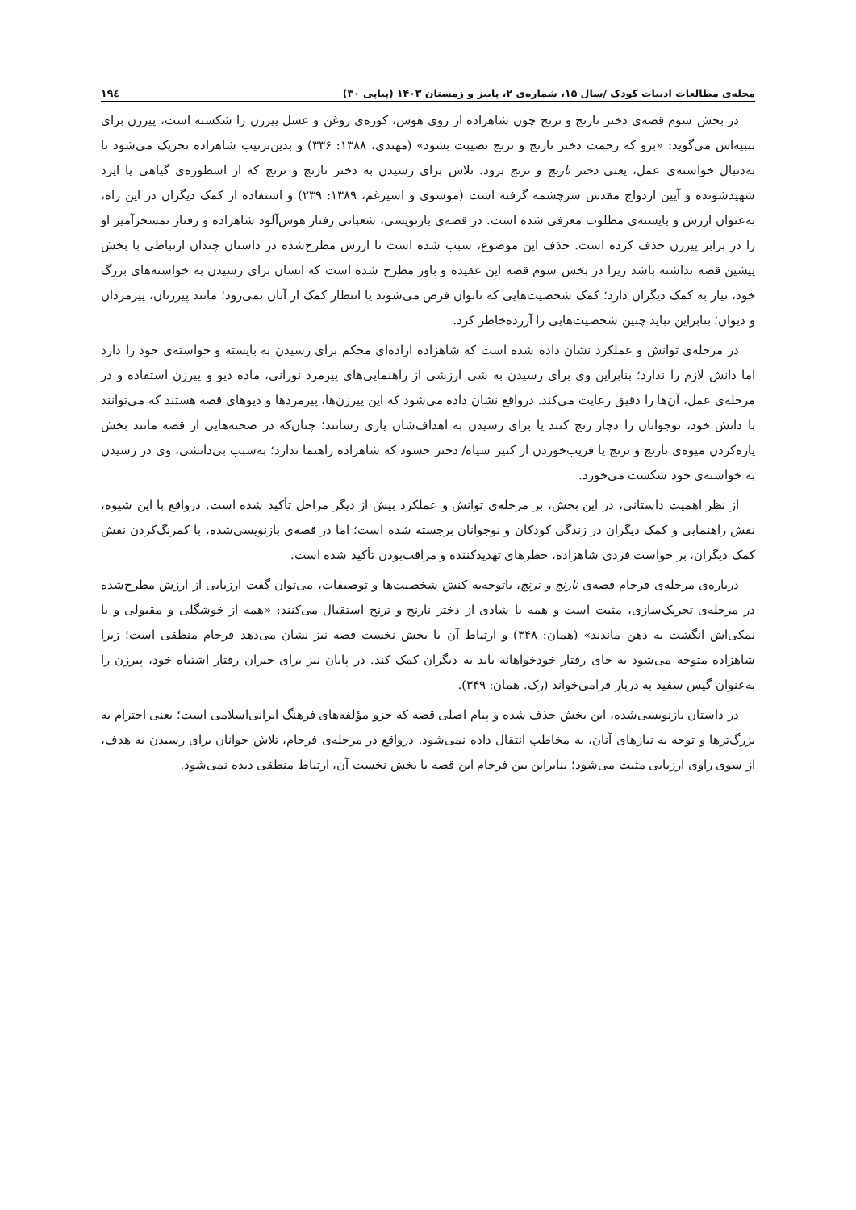مجله‌ی مطالعات ادبیات کودک /سال ۱۵، شماره‌ی ۲، پاییز و زمستان ۱۴۰۳ (پیاپی ۳۰) ۱۹٤
در بخش سوم قصه‌ی دختر نارنج و ترنج چون شاهزاده از روی هوس، کوزه‌ی روغن و عسل پیرزن را شکسته است، پیرزن برای تنبیه‌اش می‌گوید: «برو که زحمت دختر نارنج و ترنج نصیبت بشود» (مهتدی، ۱۳۸۸: ۳۳۶) و بدین‌ترتیب شاهزاده تحریک می‌شود تا به‌دنبال خواسته‌ی عمل، یعنی دختر نارنج و ترنج برود. تلاش برای رسیدن به دختر نارنج و ترنج که از اسطوره‌ی گیاهی یا ایزد شهیدشونده و آیین ازدواج مقدس سرچشمه گرفته است (موسوی و اسپرغم، ۱۳۸۹: ۲۳۹) و استفاده از کمک دیگران در این راه، به‌عنوان ارزش و بایسته‌ی مطلوب معرفی شده است. در قصه‌ی بازنویسی، شعبانی رفتار هوس‌آلود شاهزاده و رفتار تمسخرآمیز او را در برابر پیرزن حذف کرده است. حذف این موضوع، سبب شده است تا ارزش مطرح‌شده در داستان چندان ارتباطی با بخش پیشین قصه نداشته باشد زیرا در بخش سوم قصه این عقیده و باور مطرح شده است که انسان برای رسیدن به خواسته‌های بزرگ خود، نیاز به کمک دیگران دارد؛ کمک شخصیت‌هایی که ناتوان فرض می‌شوند یا انتظار کمک از آنان نمی‌رود؛ مانند پیرزنان، پیرمردان و دیوان؛ بنابراین نباید چنین شخصیت‌هایی را آزرده‌خاطر کرد.
در مرحله‌ی توانش و عملکرد نشان داده شده است که شاهزاده اراده‌ای محکم برای رسیدن به بایسته و خواسته‌ی خود را دارد اما دانش لازم را ندارد؛ بنابراین وی برای رسیدن به شی ارزشی از راهنمایی‌های پیرمرد نورانی، ماده دیو و پیرزن استفاده و در مرحله‌ی عمل، آن‌ها را دقیق رعایت می‌کند. درواقع نشان داده می‌شود که این پیرزن‌ها، پیرمردها و دیوهای قصه هستند که می‌توانند با دانش خود، نوجوانان را دچار رنج کنند یا برای رسیدن به اهداف‌شان یاری رسانند؛ چنان‌که در صحنه‌هایی از قصه مانند بخش پاره‌کردن میوه‌ی نارنج و ترنج یا فریب‌خوردن از کنیز سیاه/ دختر حسود که شاهزاده راهنما ندارد؛ به‌سبب بی‌دانشی، وی در رسیدن به خواسته‌ی خود شکست می‌خورد.
از نظر اهمیت داستانی، در این بخش، بر مرحله‌ی توانش و عملکرد بیش از دیگر مراحل تأکید شده است. درواقع با این شیوه، نقش راهنمایی و کمک دیگران در زندگی کودکان و نوجوانان برجسته شده است؛ اما در قصه‌ی بازنویسی‌شده، با کمرنگ‌کردن نقش کمک دیگران، بر خواست فردی شاهزاده، خطرهای تهدیدکننده و مراقب‌بودن تأکید شده است.
درباره‌ی مرحله‌ی فرجام قصه‌ی نارنج و ترنج، باتوجه‌به کنش شخصیت‌ها و توصیفات، می‌توان گفت ارزیابی از ارزش مطرح‌شده در مرحله‌ی تحریک‌سازی، مثبت است و همه با شادی از دختر نارنج و ترنج استقبال می‌کنند: «همه از خوشگلی و مقبولی و با نمکی‌اش انگشت به دهن ماندند» (همان: ۳۴۸) و ارتباط آن با بخش نخست قصه نیز نشان می‌دهد فرجام منطقی است؛ زیرا شاهزاده متوجه می‌شود به جای رفتار خودخواهانه باید به دیگران کمک کند. در پایان نیز برای جبران رفتار اشتباه خود، پیرزن را به‌عنوان گیس سفید به دربار فرامی‌خواند (رک. همان: ۳۴۹).
در داستان بازنویسی‌شده، این بخش حذف شده و پیام اصلی قصه که جزو مؤلفه‌های فرهنگ ایرانی‌اسلامی است؛ یعنی احترام به بزرگ‌ترها و توجه به نیازهای آنان، به مخاطب انتقال داده نمی‌شود. درواقع در مرحله‌ی فرجام، تلاش جوانان برای رسیدن به هدف، از سوی راوی ارزیابی مثبت می‌شود؛ بنابراین بین فرجام این قصه با بخش نخست آن، ارتباط منطقی دیده نمی‌شود.